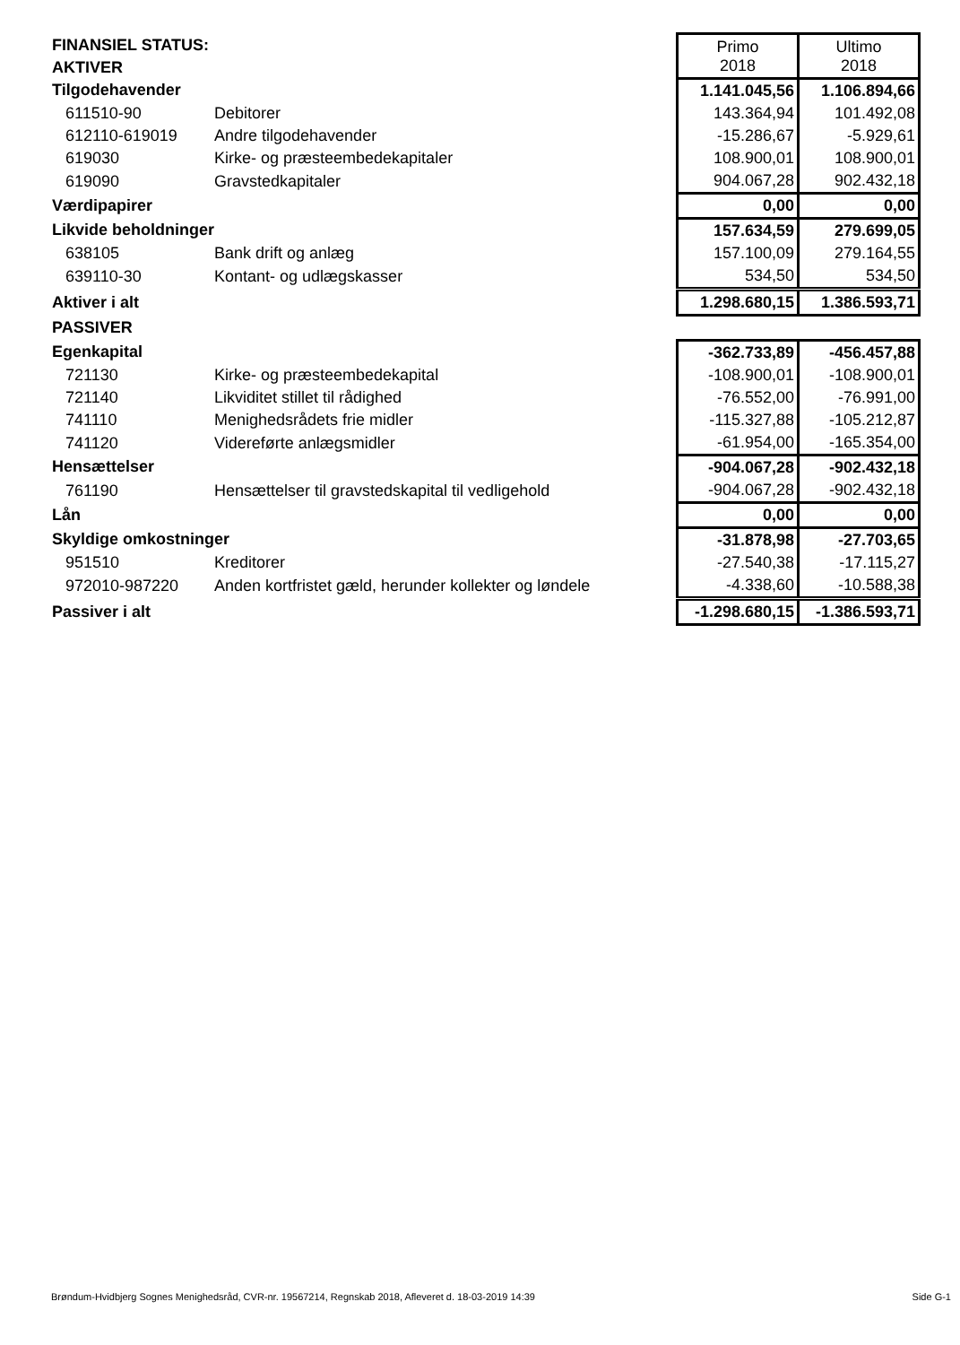| FINANSIEL STATUS: | | Primo 2018 | Ultimo 2018 |
| AKTIVER | | | |
| Tilgodehavender | | 1.141.045,56 | 1.106.894,66 |
| 611510-90 | Debitorer | 143.364,94 | 101.492,08 |
| 612110-619019 | Andre tilgodehavender | -15.286,67 | -5.929,61 |
| 619030 | Kirke- og præsteembedekapitaler | 108.900,01 | 108.900,01 |
| 619090 | Gravstedkapitaler | 904.067,28 | 902.432,18 |
| Værdipapirer | | 0,00 | 0,00 |
| Likvide beholdninger | | 157.634,59 | 279.699,05 |
| 638105 | Bank drift og anlæg | 157.100,09 | 279.164,55 |
| 639110-30 | Kontant- og udlægskasser | 534,50 | 534,50 |
| Aktiver i alt | | 1.298.680,15 | 1.386.593,71 |
| PASSIVER | | | |
| Egenkapital | | -362.733,89 | -456.457,88 |
| 721130 | Kirke- og præsteembedekapital | -108.900,01 | -108.900,01 |
| 721140 | Likviditet stillet til rådighed | -76.552,00 | -76.991,00 |
| 741110 | Menighedsrådets frie midler | -115.327,88 | -105.212,87 |
| 741120 | Videreførte anlægsmidler | -61.954,00 | -165.354,00 |
| Hensættelser | | -904.067,28 | -902.432,18 |
| 761190 | Hensættelser til gravstedskapital til vedligehold | -904.067,28 | -902.432,18 |
| Lån | | 0,00 | 0,00 |
| Skyldige omkostninger | | -31.878,98 | -27.703,65 |
| 951510 | Kreditorer | -27.540,38 | -17.115,27 |
| 972010-987220 | Anden kortfristet gæld, herunder kollekter og løndele | -4.338,60 | -10.588,38 |
| Passiver i alt | | -1.298.680,15 | -1.386.593,71 |
Brøndum-Hvidbjerg Sognes Menighedsråd, CVR-nr. 19567214, Regnskab 2018, Afleveret d. 18-03-2019 14:39 Side G-1